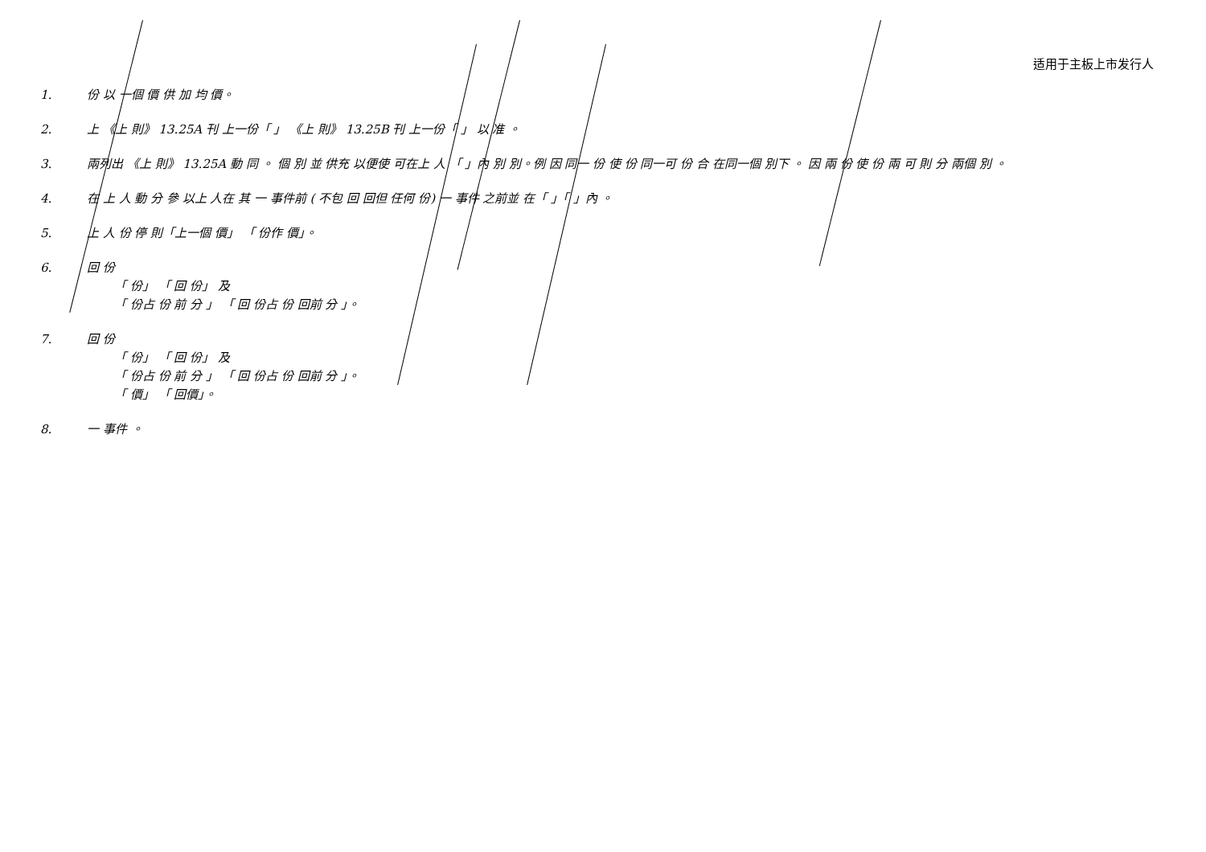适用于主板上市发行人
1. 份 以 一個 價 供 加 均 價。
2. 上 《上 則》 13.25A 刊 上一份「 」 《上 則》 13.25B 刊 上一份「 」 以 准 。
3. 兩列出 《上 則》 13.25A 動 同 。 個 別 並 供充 以便使 可在上 人 「 」內 別 別。例 因 同一 份 使 份 同一可 份 合 在同一個 別下 。 因 兩 份 使 份 兩 可 則 分 兩個 別 。
4. 在 上 人 動 分 參 以上 人在 其 一 事件前 ( 不包 回 回但 任何 份) 一 事件 之前並 在「 」「 」內 。
5. 上 人 份 停 則「上一個 價」 「 份作 價」。
6. 回 份
「 份」 「 回 份」 及
「 份占 份 前 分 」 「 回 份占 份 回前 分 」。
7. 回 份
「 份」 「 回 份」 及
「 份占 份 前 分 」 「 回 份占 份 回前 分 」。
「 價」 「 回價」。
8. 一 事件 。